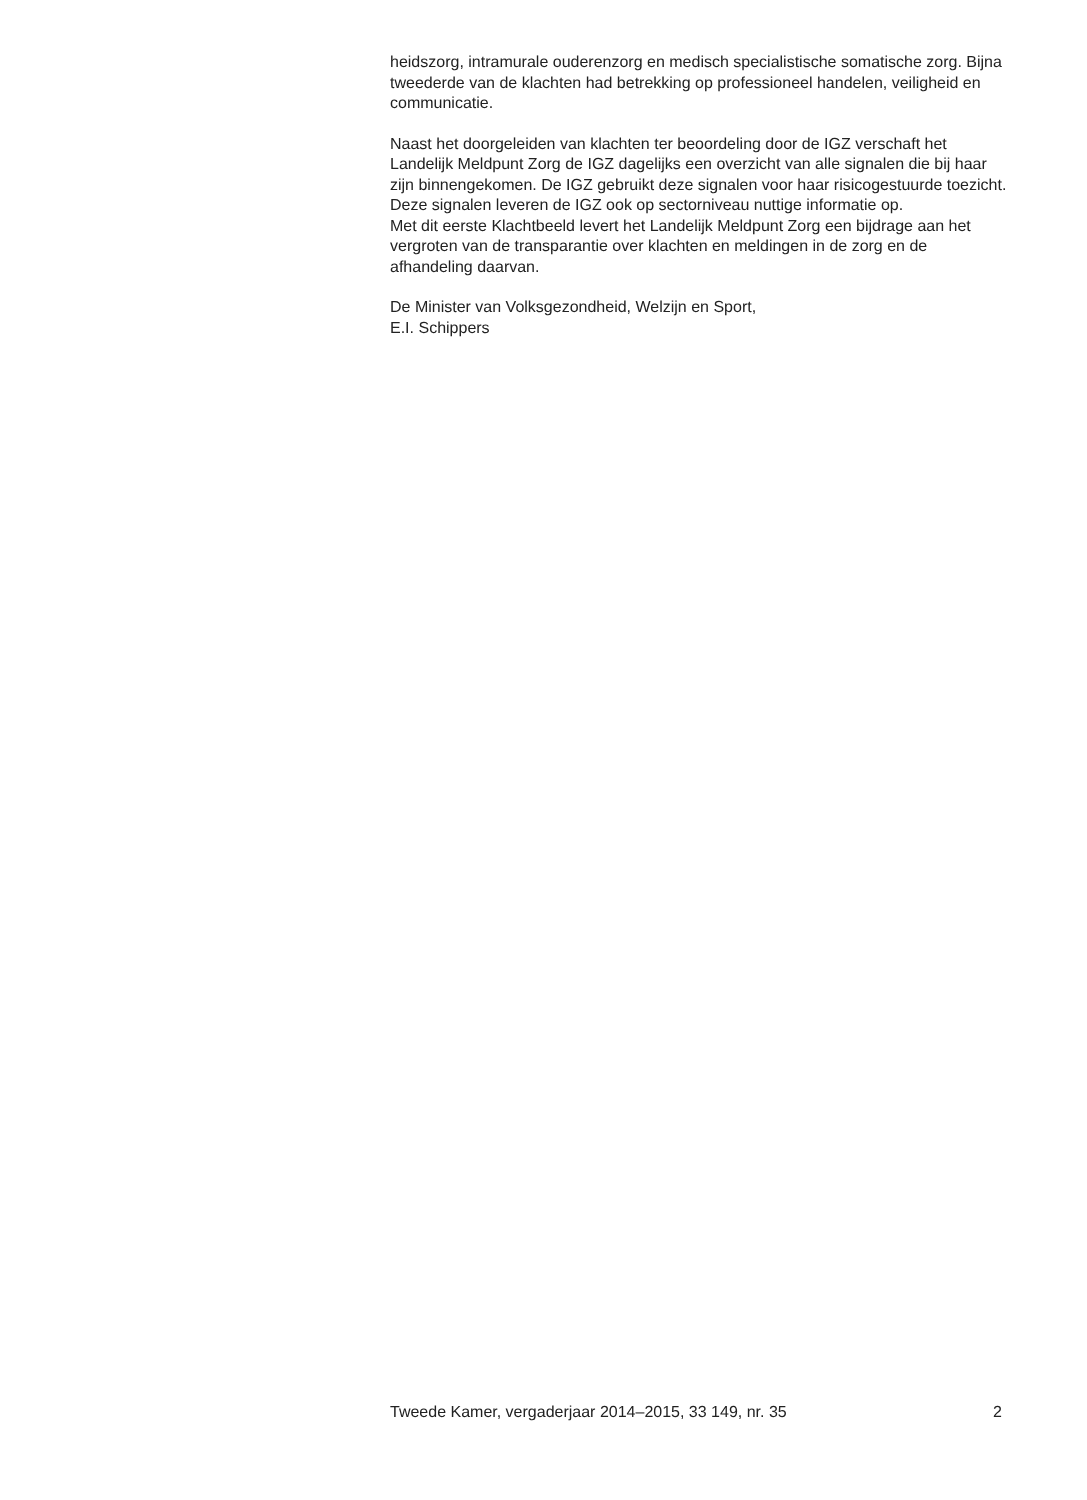heidszorg, intramurale ouderenzorg en medisch specialistische somatische zorg. Bijna tweederde van de klachten had betrekking op professioneel handelen, veiligheid en communicatie.
Naast het doorgeleiden van klachten ter beoordeling door de IGZ verschaft het Landelijk Meldpunt Zorg de IGZ dagelijks een overzicht van alle signalen die bij haar zijn binnengekomen. De IGZ gebruikt deze signalen voor haar risicogestuurde toezicht. Deze signalen leveren de IGZ ook op sectorniveau nuttige informatie op.
Met dit eerste Klachtbeeld levert het Landelijk Meldpunt Zorg een bijdrage aan het vergroten van de transparantie over klachten en meldingen in de zorg en de afhandeling daarvan.
De Minister van Volksgezondheid, Welzijn en Sport,
E.I. Schippers
Tweede Kamer, vergaderjaar 2014–2015, 33 149, nr. 35 2